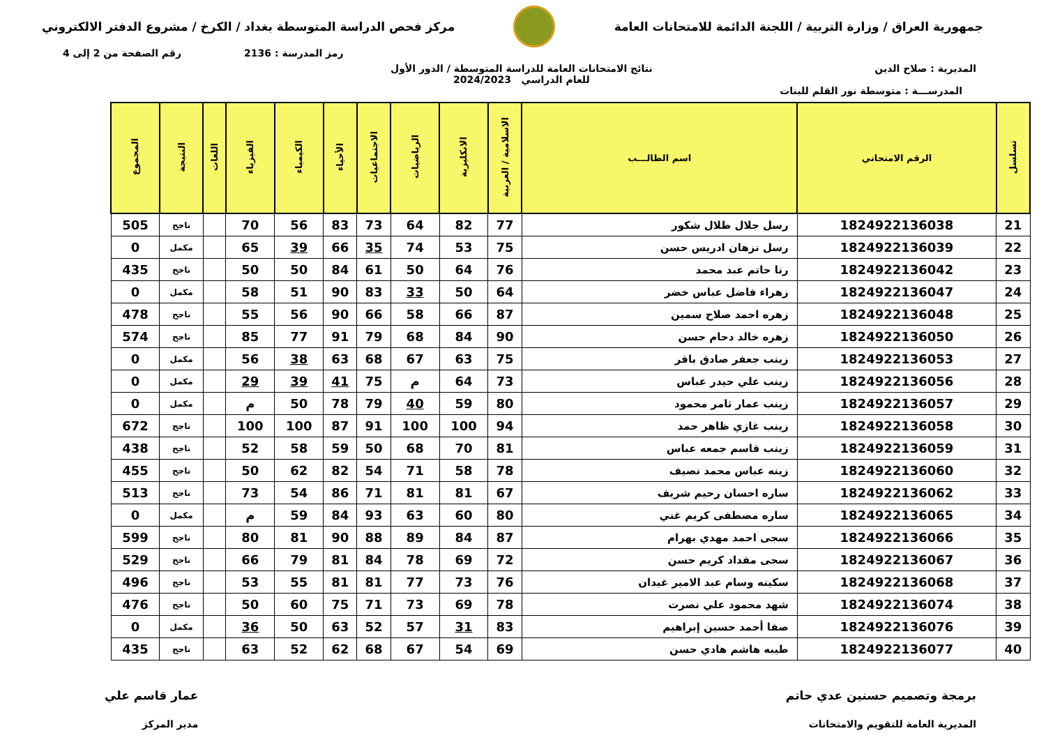جمهورية العراق / وزارة التربية / اللجنة الدائمة للامتحانات العامة
مركز فحص الدراسة المتوسطة بغداد / الكرخ / مشروع الدفتر الالكتروني
رمز المدرسة : 2136 رقم الصفحة من 2 إلى 4
المديرية : صلاح الدين نتائج الامتحانات العامة للدراسة المتوسطة / الدور الأول
للعام الدراسي 2024/2023
المدرســـة : متوسطة نور القلم للبنات
| تسلسل | الرقم الامتحاني | اسم الطالـــب | الاسلامية / العربية | الانكليزية | الرياضيات | الاجتماعيات | الأحياء | الكيمياء | الفيزياء | اللغات | النتيجة | المجموع |
| --- | --- | --- | --- | --- | --- | --- | --- | --- | --- | --- | --- | --- |
| 21 | 1824922136038 | رسل جلال طلال شكور | 77 | 82 | 64 | 73 | 83 | 56 | 70 | | ناجح | 505 |
| 22 | 1824922136039 | رسل نزهان ادريس حسن | 75 | 53 | 74 | 35 | 66 | 39 | 65 | | مكمل | 0 |
| 23 | 1824922136042 | رنا حاتم عبد محمد | 76 | 64 | 50 | 61 | 84 | 50 | 50 | | ناجح | 435 |
| 24 | 1824922136047 | زهراء فاضل عباس خضر | 64 | 50 | 33 | 83 | 90 | 51 | 58 | | مكمل | 0 |
| 25 | 1824922136048 | زهره احمد صلاح سمين | 87 | 66 | 58 | 66 | 90 | 56 | 55 | | ناجح | 478 |
| 26 | 1824922136050 | زهره خالد دحام حسن | 90 | 84 | 68 | 79 | 91 | 77 | 85 | | ناجح | 574 |
| 27 | 1824922136053 | زينب جعفر صادق باقر | 75 | 63 | 67 | 68 | 63 | 38 | 56 | | مكمل | 0 |
| 28 | 1824922136056 | زينب علي حيدر عباس | 73 | 64 | م | 75 | 41 | 39 | 29 | | مكمل | 0 |
| 29 | 1824922136057 | زينب عمار ثامر محمود | 80 | 59 | 40 | 79 | 78 | 50 | م | | مكمل | 0 |
| 30 | 1824922136058 | زينب غازي ظاهر حمد | 94 | 100 | 100 | 91 | 87 | 100 | 100 | | ناجح | 672 |
| 31 | 1824922136059 | زينب قاسم جمعه عباس | 81 | 70 | 68 | 50 | 59 | 58 | 52 | | ناجح | 438 |
| 32 | 1824922136060 | زينه عباس محمد نصيف | 78 | 58 | 71 | 54 | 82 | 62 | 50 | | ناجح | 455 |
| 33 | 1824922136062 | ساره احسان رحيم شريف | 67 | 81 | 81 | 71 | 86 | 54 | 73 | | ناجح | 513 |
| 34 | 1824922136065 | ساره مصطفى كريم غني | 80 | 60 | 63 | 93 | 84 | 59 | م | | مكمل | 0 |
| 35 | 1824922136066 | سجى احمد مهدي بهرام | 87 | 84 | 89 | 88 | 90 | 81 | 80 | | ناجح | 599 |
| 36 | 1824922136067 | سجى مقداد كريم حسن | 72 | 69 | 78 | 84 | 81 | 79 | 66 | | ناجح | 529 |
| 37 | 1824922136068 | سكينه وسام عبد الامير غيدان | 76 | 73 | 77 | 81 | 81 | 55 | 53 | | ناجح | 496 |
| 38 | 1824922136074 | شهد محمود علي نصرت | 78 | 69 | 73 | 71 | 75 | 60 | 50 | | ناجح | 476 |
| 39 | 1824922136076 | صفا أحمد حسين إبراهيم | 83 | 31 | 57 | 52 | 63 | 50 | 36 | | مكمل | 0 |
| 40 | 1824922136077 | طيبه هاشم هادي حسن | 69 | 54 | 67 | 68 | 62 | 52 | 63 | | ناجح | 435 |
برمجة وتصميم حسنين عدي حاتم
المديرية العامة للتقويم والامتحانات
عمار قاسم علي
مدير المركز